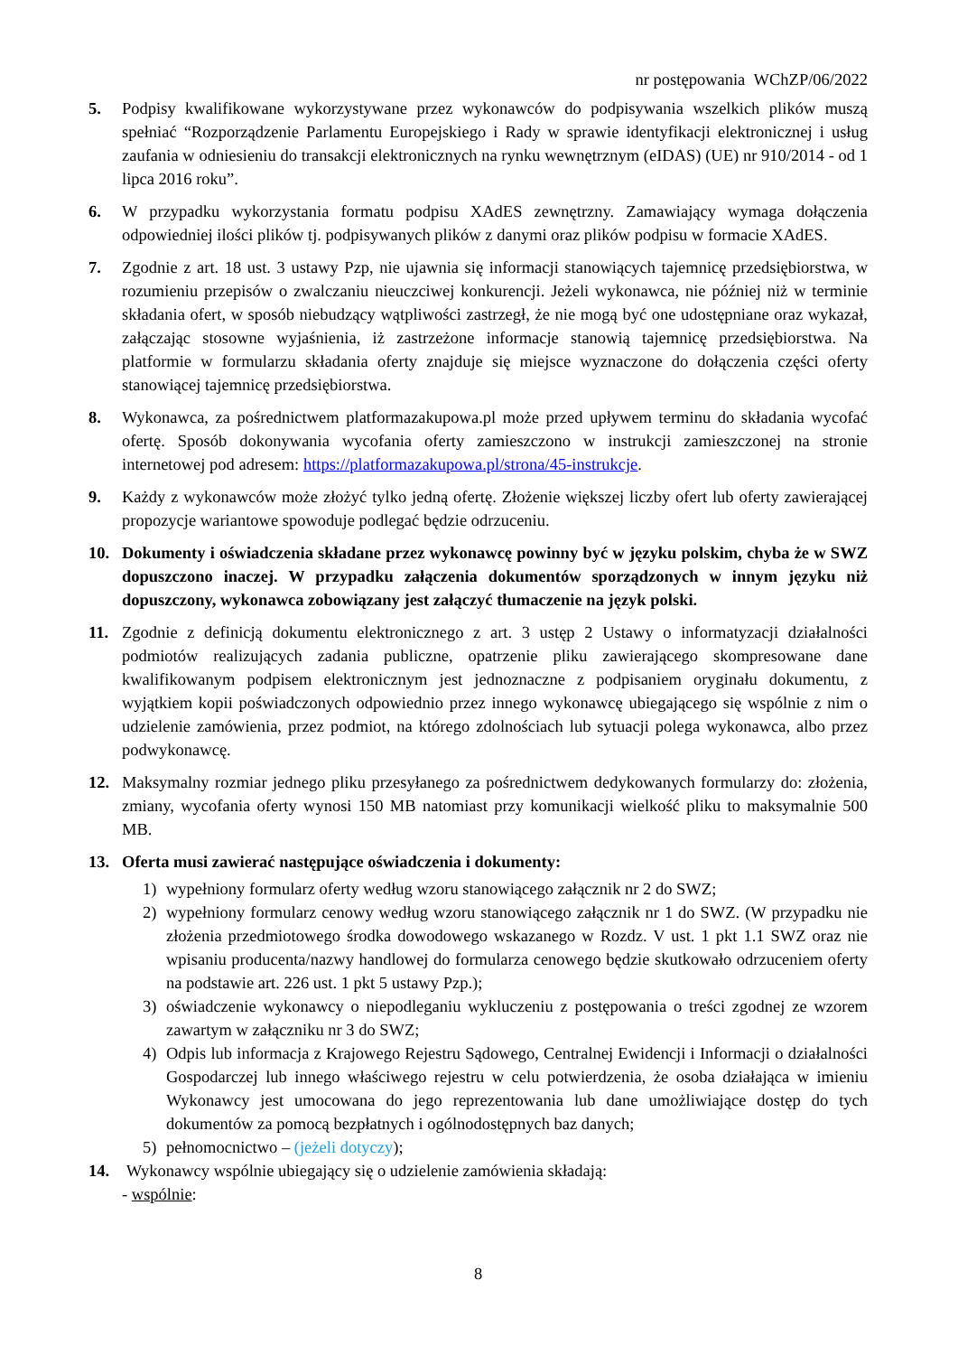nr postępowania WChZP/06/2022
5. Podpisy kwalifikowane wykorzystywane przez wykonawców do podpisywania wszelkich plików muszą spełniać “Rozporządzenie Parlamentu Europejskiego i Rady w sprawie identyfikacji elektronicznej i usług zaufania w odniesieniu do transakcji elektronicznych na rynku wewnętrznym (eIDAS) (UE) nr 910/2014 - od 1 lipca 2016 roku”.
6. W przypadku wykorzystania formatu podpisu XAdES zewnętrzny. Zamawiający wymaga dołączenia odpowiedniej ilości plików tj. podpisywanych plików z danymi oraz plików podpisu w formacie XAdES.
7. Zgodnie z art. 18 ust. 3 ustawy Pzp, nie ujawnia się informacji stanowiących tajemnicę przedsiębiorstwa, w rozumieniu przepisów o zwalczaniu nieuczciwej konkurencji. Jeżeli wykonawca, nie później niż w terminie składania ofert, w sposób niebudzący wątpliwości zastrzegł, że nie mogą być one udostępniane oraz wykazał, załączając stosowne wyjaśnienia, iż zastrzeżone informacje stanowią tajemnicę przedsiębiorstwa. Na platformie w formularzu składania oferty znajduje się miejsce wyznaczone do dołączenia części oferty stanowiącej tajemnicę przedsiębiorstwa.
8. Wykonawca, za pośrednictwem platformazakupowa.pl może przed upływem terminu do składania wycofać ofertę. Sposób dokonywania wycofania oferty zamieszczono w instrukcji zamieszczonej na stronie internetowej pod adresem: https://platformazakupowa.pl/strona/45-instrukcje.
9. Każdy z wykonawców może złożyć tylko jedną ofertę. Złożenie większej liczby ofert lub oferty zawierającej propozycje wariantowe spowoduje podlegać będzie odrzuceniu.
10. Dokumenty i oświadczenia składane przez wykonawcę powinny być w języku polskim, chyba że w SWZ dopuszczono inaczej. W przypadku załączenia dokumentów sporządzonych w innym języku niż dopuszczony, wykonawca zobowiązany jest załączyć tłumaczenie na język polski.
11. Zgodnie z definicją dokumentu elektronicznego z art. 3 ustęp 2 Ustawy o informatyzacji działalności podmiotów realizujących zadania publiczne, opatrzenie pliku zawierającego skompresowane dane kwalifikowanym podpisem elektronicznym jest jednoznaczne z podpisaniem oryginału dokumentu, z wyjątkiem kopii poświadczonych odpowiednio przez innego wykonawcę ubiegającego się wspólnie z nim o udzielenie zamówienia, przez podmiot, na którego zdolnościach lub sytuacji polega wykonawca, albo przez podwykonawcę.
12. Maksymalny rozmiar jednego pliku przesyłanego za pośrednictwem dedykowanych formularzy do: złożenia, zmiany, wycofania oferty wynosi 150 MB natomiast przy komunikacji wielkość pliku to maksymalnie 500 MB.
13. Oferta musi zawierać następujące oświadczenia i dokumenty:
1) wypełniony formularz oferty według wzoru stanowiącego załącznik nr 2 do SWZ;
2) wypełniony formularz cenowy według wzoru stanowiącego załącznik nr 1 do SWZ. (W przypadku nie złożenia przedmiotowego środka dowodowego wskazanego w Rozdz. V ust. 1 pkt 1.1 SWZ oraz nie wpisaniu producenta/nazwy handlowej do formularza cenowego będzie skutkowało odrzuceniem oferty na podstawie art. 226 ust. 1 pkt 5 ustawy Pzp.);
3) oświadczenie wykonawcy o niepodleganiu wykluczeniu z postępowania o treści zgodnej ze wzorem zawartym w załączniku nr 3 do SWZ;
4) Odpis lub informacja z Krajowego Rejestru Sądowego, Centralnej Ewidencji i Informacji o działalności Gospodarczej lub innego właściwego rejestru w celu potwierdzenia, że osoba działająca w imieniu Wykonawcy jest umocowana do jego reprezentowania lub dane umożliwiające dostęp do tych dokumentów za pomocą bezpłatnych i ogólnodostępnych baz danych;
5) pełnomocnictwo – (jeżeli dotyczy);
14. Wykonawcy wspólnie ubiegający się o udzielenie zamówienia składają:
- wspólnie:
8